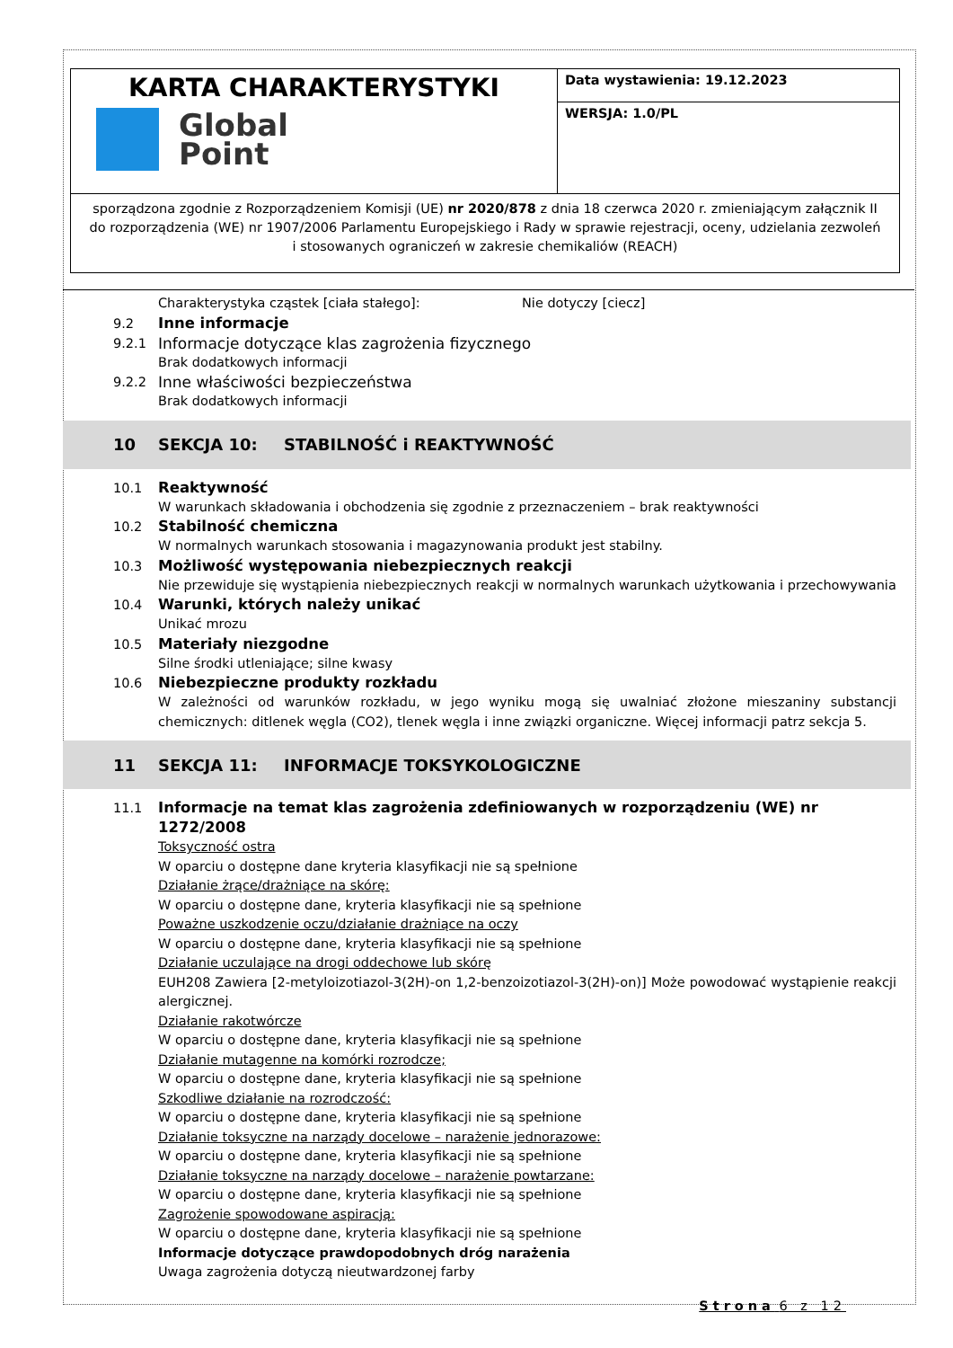| KARTA CHARAKTERYSTYKI Global Point | Data wystawienia: 19.12.2023 |
| | WERSJA: 1.0/PL |
| sporządzona zgodnie z Rozporządzeniem Komisji (UE) nr 2020/878 z dnia 18 czerwca 2020 r. zmieniającym załącznik II do rozporządzenia (WE) nr 1907/2006 Parlamentu Europejskiego i Rady w sprawie rejestracji, oceny, udzielania zezwoleń i stosowanych ograniczeń w zakresie chemikaliów (REACH) | |
Charakterystyka cząstek [ciała stałego]: Nie dotyczy [ciecz]
9.2 Inne informacje
9.2.1 Informacje dotyczące klas zagrożenia fizycznego
Brak dodatkowych informacji
9.2.2 Inne właściwości bezpieczeństwa
Brak dodatkowych informacji
10 SEKCJA 10: STABILNOŚĆ i REAKTYWNOŚĆ
10.1 Reaktywność
W warunkach składowania i obchodzenia się zgodnie z przeznaczeniem – brak reaktywności
10.2 Stabilność chemiczna
W normalnych warunkach stosowania i magazynowania produkt jest stabilny.
10.3 Możliwość występowania niebezpiecznych reakcji
Nie przewiduje się wystąpienia niebezpiecznych reakcji w normalnych warunkach użytkowania i przechowywania
10.4 Warunki, których należy unikać
Unikać mrozu
10.5 Materiały niezgodne
Silne środki utleniające; silne kwasy
10.6 Niebezpieczne produkty rozkładu
W zależności od warunków rozkładu, w jego wyniku mogą się uwalniać złożone mieszaniny substancji chemicznych: ditlenek węgla (CO2), tlenek węgla i inne związki organiczne. Więcej informacji patrz sekcja 5.
11 SEKCJA 11: INFORMACJE TOKSYKOLOGICZNE
11.1 Informacje na temat klas zagrożenia zdefiniowanych w rozporządzeniu (WE) nr 1272/2008
Toksyczność ostra
W oparciu o dostępne dane kryteria klasyfikacji nie są spełnione
Działanie żrące/drażniące na skórę:
W oparciu o dostępne dane, kryteria klasyfikacji nie są spełnione
Poważne uszkodzenie oczu/działanie drażniące na oczy
W oparciu o dostępne dane, kryteria klasyfikacji nie są spełnione
Działanie uczulające na drogi oddechowe lub skórę
EUH208 Zawiera [2-metyloizotiazol-3(2H)-on 1,2-benzoizotiazol-3(2H)-on)] Może powodować wystąpienie reakcji alergicznej.
Działanie rakotwórcze
W oparciu o dostępne dane, kryteria klasyfikacji nie są spełnione
Działanie mutagenne na komórki rozrodcze;
W oparciu o dostępne dane, kryteria klasyfikacji nie są spełnione
Szkodliwe działanie na rozrodczość:
W oparciu o dostępne dane, kryteria klasyfikacji nie są spełnione
Działanie toksyczne na narządy docelowe – narażenie jednorazowe:
W oparciu o dostępne dane, kryteria klasyfikacji nie są spełnione
Działanie toksyczne na narządy docelowe – narażenie powtarzane:
W oparciu o dostępne dane, kryteria klasyfikacji nie są spełnione
Zagrożenie spowodowane aspiracją:
W oparciu o dostępne dane, kryteria klasyfikacji nie są spełnione
Informacje dotyczące prawdopodobnych dróg narażenia
Uwaga zagrożenia dotyczą nieutwardzonej farby
Strona 6 z 12